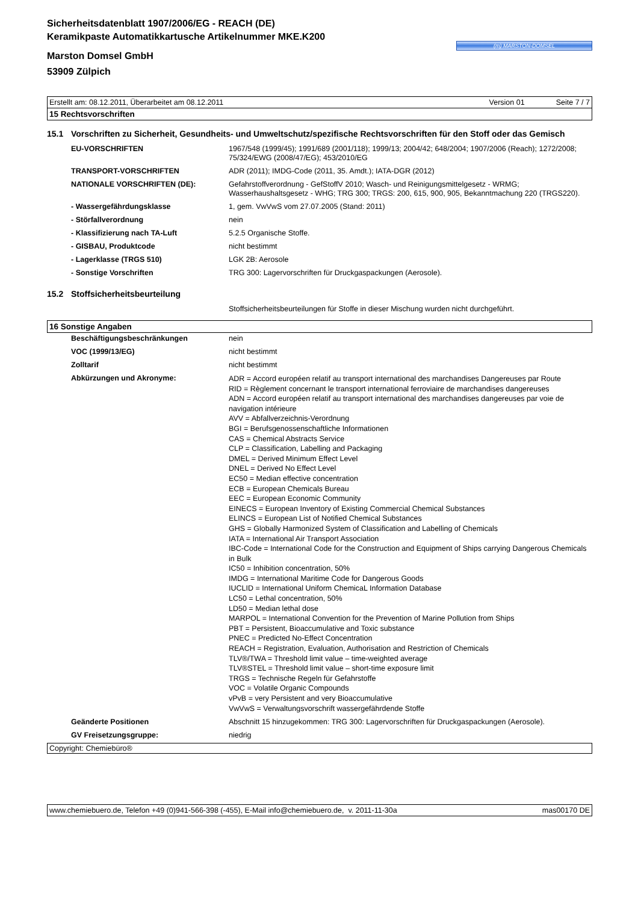Sicherheitsdatenblatt 1907/2006/EG - REACH (DE)
Keramikpaste Automatikkartusche Artikelnummer MKE.K200
Marston Domsel GmbH
53909 Zülpich
(m) MARSTON-DOMSEL
Erstellt am: 08.12.2011, Überarbeitet am 08.12.2011 Version 01 Seite 7 / 7
15 Rechtsvorschriften
15.1 Vorschriften zu Sicherheit, Gesundheits- und Umweltschutz/spezifische Rechtsvorschriften für den Stoff oder das Gemisch
| EU-VORSCHRIFTEN | 1967/548 (1999/45); 1991/689 (2001/118); 1999/13; 2004/42; 648/2004; 1907/2006 (Reach); 1272/2008; 75/324/EWG (2008/47/EG); 453/2010/EG |
| TRANSPORT-VORSCHRIFTEN | ADR (2011); IMDG-Code (2011, 35. Amdt.); IATA-DGR (2012) |
| NATIONALE VORSCHRIFTEN (DE): | Gefahrstoffverordnung - GefStoffV 2010; Wasch- und Reinigungsmittelgesetz - WRMG; Wasserhaushaltsgesetz - WHG; TRG 300; TRGS: 200, 615, 900, 905, Bekanntmachung 220 (TRGS220). |
| - Wassergefährdungsklasse | 1, gem. VwVwS vom 27.07.2005 (Stand: 2011) |
| - Störfallverordnung | nein |
| - Klassifizierung nach TA-Luft | 5.2.5 Organische Stoffe. |
| - GISBAU, Produktcode | nicht bestimmt |
| - Lagerklasse (TRGS 510) | LGK 2B: Aerosole |
| - Sonstige Vorschriften | TRG 300: Lagervorschriften für Druckgaspackungen (Aerosole). |
15.2 Stoffsicherheitsbeurteilung
| | Stoffsicherheitsbeurteilungen für Stoffe in dieser Mischung wurden nicht durchgeführt. |
16 Sonstige Angaben
| Beschäftigungsbeschränkungen | nein |
| VOC (1999/13/EG) | nicht bestimmt |
| Zolltarif | nicht bestimmt |
| Abkürzungen und Akronyme: | ADR = Accord européen relatif au transport international des marchandises Dangereuses par Route RID = Règlement concernant le transport international ferroviaire de marchandises dangereuses ADN = Accord européen relatif au transport international des marchandises dangereuses par voie de navigation intérieure AVV = Abfallverzeichnis-Verordnung BGI = Berufsgenossenschaftliche Informationen CAS = Chemical Abstracts Service CLP = Classification, Labelling and Packaging DMEL = Derived Minimum Effect Level DNEL = Derived No Effect Level EC50 = Median effective concentration ECB = European Chemicals Bureau EEC = European Economic Community EINECS = European Inventory of Existing Commercial Chemical Substances ELINCS = European List of Notified Chemical Substances GHS = Globally Harmonized System of Classification and Labelling of Chemicals IATA = International Air Transport Association IBC-Code = International Code for the Construction and Equipment of Ships carrying Dangerous Chemicals in Bulk IC50 = Inhibition concentration, 50% IMDG = International Maritime Code for Dangerous Goods IUCLID = International Uniform ChemicaL Information Database LC50 = Lethal concentration, 50% LD50 = Median lethal dose MARPOL = International Convention for the Prevention of Marine Pollution from Ships PBT = Persistent, Bioaccumulative and Toxic substance PNEC = Predicted No-Effect Concentration REACH = Registration, Evaluation, Authorisation and Restriction of Chemicals TLV®/TWA = Threshold limit value – time-weighted average TLV®STEL = Threshold limit value – short-time exposure limit TRGS = Technische Regeln für Gefahrstoffe VOC = Volatile Organic Compounds vPvB = very Persistent and very Bioaccumulative VwVwS = Verwaltungsvorschrift wassergefährdende Stoffe |
| Geänderte Positionen | Abschnitt 15 hinzugekommen: TRG 300: Lagervorschriften für Druckgaspackungen (Aerosole). |
| GV Freisetzungsgruppe: | niedrig |
Copyright: Chemiebüro®
www.chemiebuero.de, Telefon +49 (0)941-566-398 (-455), E-Mail info@chemiebuero.de, v. 2011-11-30a mas00170 DE